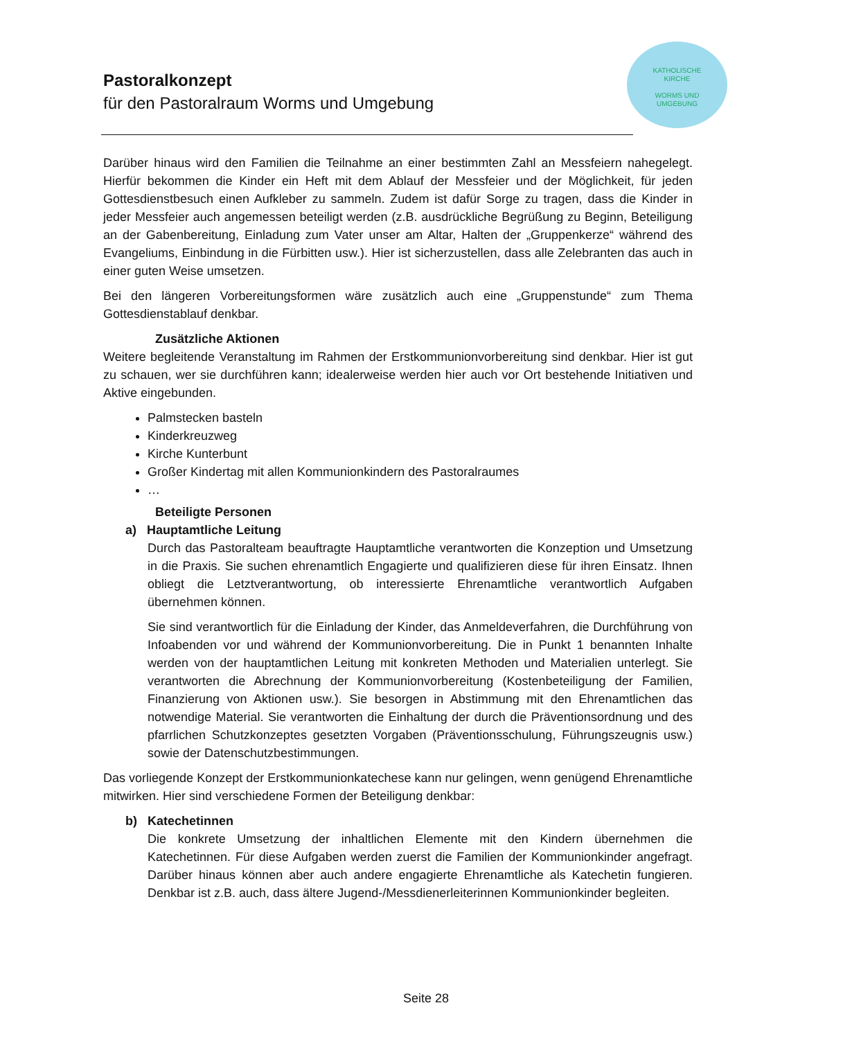Pastoralkonzept
für den Pastoralraum Worms und Umgebung
KATHOLISCHE
KIRCHE
WORMS UND
UMGEBUNG
Darüber hinaus wird den Familien die Teilnahme an einer bestimmten Zahl an Messfeiern nahegelegt. Hierfür bekommen die Kinder ein Heft mit dem Ablauf der Messfeier und der Möglichkeit, für jeden Gottesdienstbesuch einen Aufkleber zu sammeln. Zudem ist dafür Sorge zu tragen, dass die Kinder in jeder Messfeier auch angemessen beteiligt werden (z.B. ausdrückliche Begrüßung zu Beginn, Beteiligung an der Gabenbereitung, Einladung zum Vater unser am Altar, Halten der „Gruppenkerze“ während des Evangeliums, Einbindung in die Fürbitten usw.). Hier ist sicherzustellen, dass alle Zelebranten das auch in einer guten Weise umsetzen.
Bei den längeren Vorbereitungsformen wäre zusätzlich auch eine „Gruppenstunde“ zum Thema Gottesdienstablauf denkbar.
Zusätzliche Aktionen
Weitere begleitende Veranstaltung im Rahmen der Erstkommunionvorbereitung sind denkbar. Hier ist gut zu schauen, wer sie durchführen kann; idealerweise werden hier auch vor Ort bestehende Initiativen und Aktive eingebunden.
Palmstecken basteln
Kinderkreuzweg
Kirche Kunterbunt
Großer Kindertag mit allen Kommunionkindern des Pastoralraumes
…
Beteiligte Personen
a) Hauptamtliche Leitung
Durch das Pastoralteam beauftragte Hauptamtliche verantworten die Konzeption und Umsetzung in die Praxis. Sie suchen ehrenamtlich Engagierte und qualifizieren diese für ihren Einsatz. Ihnen obliegt die Letztverantwortung, ob interessierte Ehrenamtliche verantwortlich Aufgaben übernehmen können.
Sie sind verantwortlich für die Einladung der Kinder, das Anmeldeverfahren, die Durchführung von Infoabenden vor und während der Kommunionvorbereitung. Die in Punkt 1 benannten Inhalte werden von der hauptamtlichen Leitung mit konkreten Methoden und Materialien unterlegt. Sie verantworten die Abrechnung der Kommunionvorbereitung (Kostenbeteiligung der Familien, Finanzierung von Aktionen usw.). Sie besorgen in Abstimmung mit den Ehrenamtlichen das notwendige Material. Sie verantworten die Einhaltung der durch die Präventionsordnung und des pfarrlichen Schutzkonzeptes gesetzten Vorgaben (Präventionsschulung, Führungszeugnis usw.) sowie der Datenschutzbestimmungen.
Das vorliegende Konzept der Erstkommunionkatechese kann nur gelingen, wenn genügend Ehrenamtliche mitwirken. Hier sind verschiedene Formen der Beteiligung denkbar:
b) Katechetinnen
Die konkrete Umsetzung der inhaltlichen Elemente mit den Kindern übernehmen die Katechetinnen. Für diese Aufgaben werden zuerst die Familien der Kommunionkinder angefragt. Darüber hinaus können aber auch andere engagierte Ehrenamtliche als Katechetin fungieren. Denkbar ist z.B. auch, dass ältere Jugend-/Messdienerleiterinnen Kommunionkinder begleiten.
Seite 28